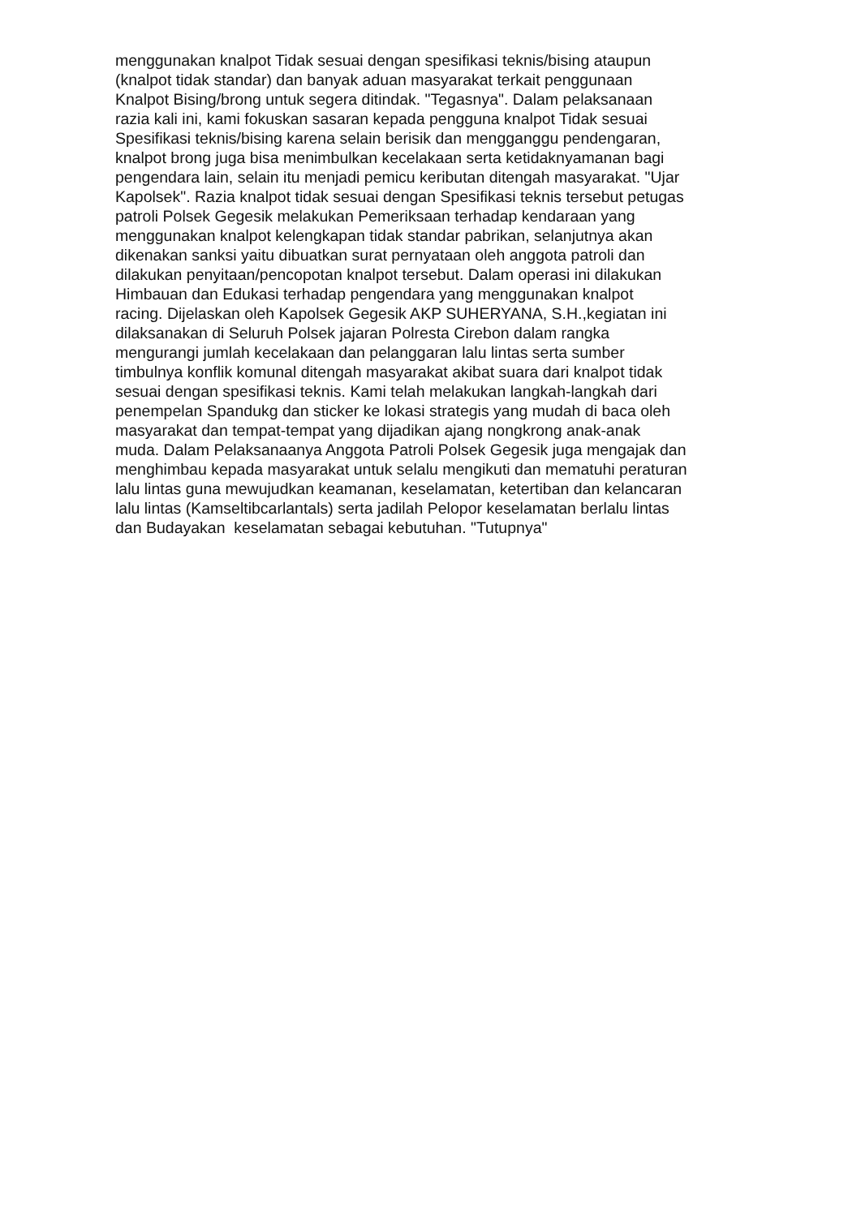menggunakan knalpot Tidak sesuai dengan spesifikasi teknis/bising ataupun
(knalpot tidak standar) dan banyak aduan masyarakat terkait penggunaan
Knalpot Bising/brong untuk segera ditindak. "Tegasnya". Dalam pelaksanaan
razia kali ini, kami fokuskan sasaran kepada pengguna knalpot Tidak sesuai
Spesifikasi teknis/bising karena selain berisik dan mengganggu pendengaran,
knalpot brong juga bisa menimbulkan kecelakaan serta ketidaknyamanan bagi
pengendara lain, selain itu menjadi pemicu keributan ditengah masyarakat. "Ujar
Kapolsek". Razia knalpot tidak sesuai dengan Spesifikasi teknis tersebut petugas
patroli Polsek Gegesik melakukan Pemeriksaan terhadap kendaraan yang
menggunakan knalpot kelengkapan tidak standar pabrikan, selanjutnya akan
dikenakan sanksi yaitu dibuatkan surat pernyataan oleh anggota patroli dan
dilakukan penyitaan/pencopotan knalpot tersebut. Dalam operasi ini dilakukan
Himbauan dan Edukasi terhadap pengendara yang menggunakan knalpot
racing. Dijelaskan oleh Kapolsek Gegesik AKP SUHERYANA, S.H.,kegiatan ini
dilaksanakan di Seluruh Polsek jajaran Polresta Cirebon dalam rangka
mengurangi jumlah kecelakaan dan pelanggaran lalu lintas serta sumber
timbulnya konflik komunal ditengah masyarakat akibat suara dari knalpot tidak
sesuai dengan spesifikasi teknis. Kami telah melakukan langkah-langkah dari
penempelan Spandukg dan sticker ke lokasi strategis yang mudah di baca oleh
masyarakat dan tempat-tempat yang dijadikan ajang nongkrong anak-anak
muda. Dalam Pelaksanaanya Anggota Patroli Polsek Gegesik juga mengajak dan
menghimbau kepada masyarakat untuk selalu mengikuti dan mematuhi peraturan
lalu lintas guna mewujudkan keamanan, keselamatan, ketertiban dan kelancaran
lalu lintas (Kamseltibcarlantals) serta jadilah Pelopor keselamatan berlalu lintas
dan Budayakan keselamatan sebagai kebutuhan. "Tutupnya"